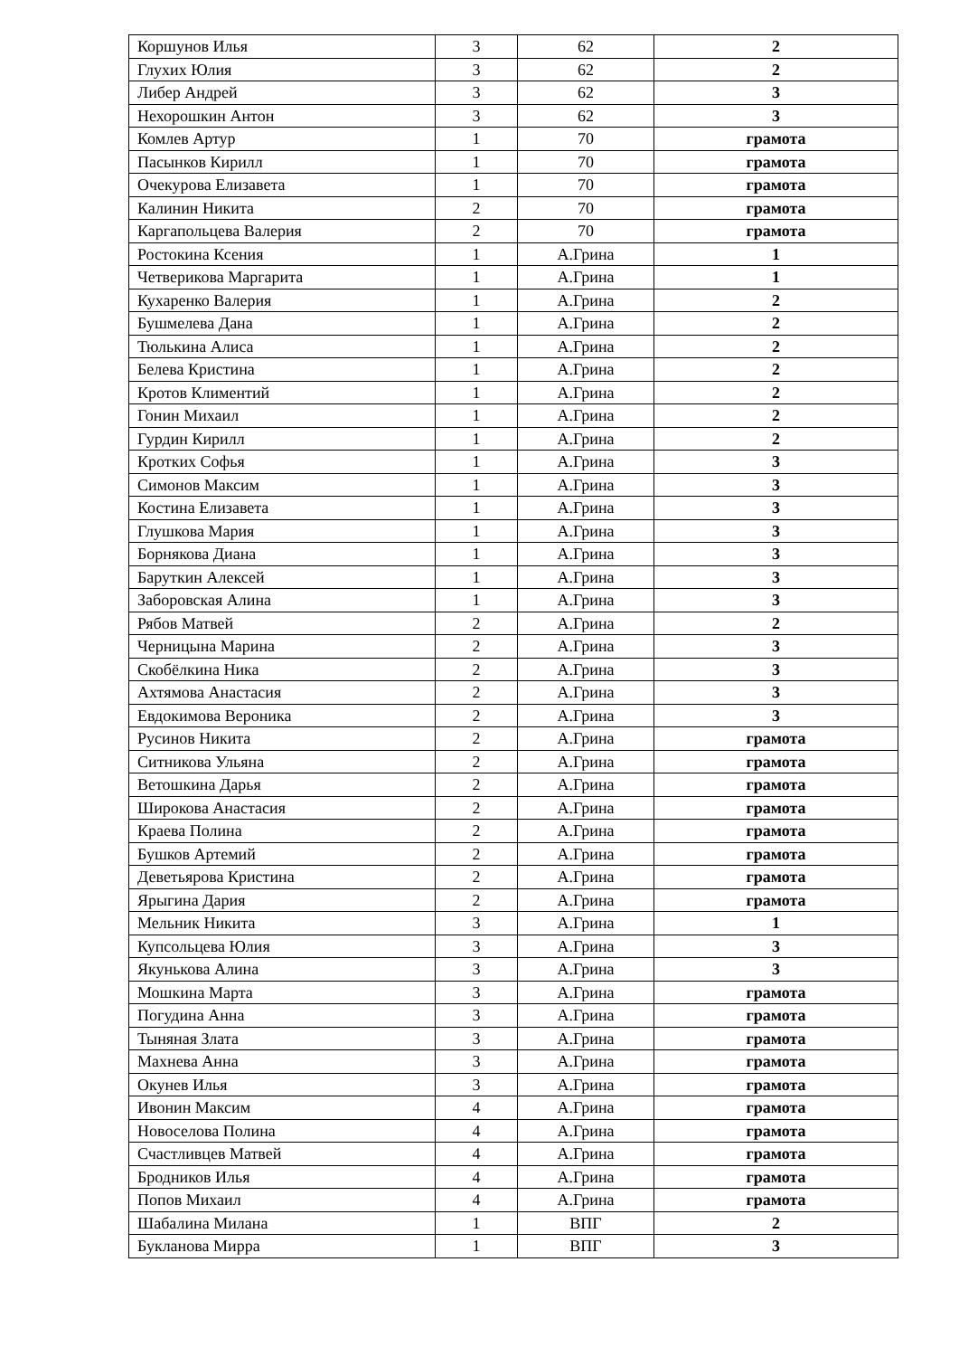| Коршунов Илья | 3 | 62 | 2 |
| Глухих Юлия | 3 | 62 | 2 |
| Либер Андрей | 3 | 62 | 3 |
| Нехорошкин Антон | 3 | 62 | 3 |
| Комлев Артур | 1 | 70 | грамота |
| Пасынков Кирилл | 1 | 70 | грамота |
| Очекурова Елизавета | 1 | 70 | грамота |
| Калинин Никита | 2 | 70 | грамота |
| Каргапольцева Валерия | 2 | 70 | грамота |
| Ростокина Ксения | 1 | А.Грина | 1 |
| Четверикова Маргарита | 1 | А.Грина | 1 |
| Кухаренко Валерия | 1 | А.Грина | 2 |
| Бушмелева Дана | 1 | А.Грина | 2 |
| Тюлькина Алиса | 1 | А.Грина | 2 |
| Белева Кристина | 1 | А.Грина | 2 |
| Кротов Климентий | 1 | А.Грина | 2 |
| Гонин Михаил | 1 | А.Грина | 2 |
| Гурдин Кирилл | 1 | А.Грина | 2 |
| Кротких Софья | 1 | А.Грина | 3 |
| Симонов Максим | 1 | А.Грина | 3 |
| Костина Елизавета | 1 | А.Грина | 3 |
| Глушкова Мария | 1 | А.Грина | 3 |
| Борнякова Диана | 1 | А.Грина | 3 |
| Баруткин Алексей | 1 | А.Грина | 3 |
| Заборовская Алина | 1 | А.Грина | 3 |
| Рябов Матвей | 2 | А.Грина | 2 |
| Черницына Марина | 2 | А.Грина | 3 |
| Скобёлкина Ника | 2 | А.Грина | 3 |
| Ахтямова Анастасия | 2 | А.Грина | 3 |
| Евдокимова Вероника | 2 | А.Грина | 3 |
| Русинов Никита | 2 | А.Грина | грамота |
| Ситникова Ульяна | 2 | А.Грина | грамота |
| Ветошкина Дарья | 2 | А.Грина | грамота |
| Широкова Анастасия | 2 | А.Грина | грамота |
| Краева Полина | 2 | А.Грина | грамота |
| Бушков Артемий | 2 | А.Грина | грамота |
| Деветьярова Кристина | 2 | А.Грина | грамота |
| Ярыгина Дария | 2 | А.Грина | грамота |
| Мельник Никита | 3 | А.Грина | 1 |
| Купсольцева Юлия | 3 | А.Грина | 3 |
| Якунькова Алина | 3 | А.Грина | 3 |
| Мошкина Марта | 3 | А.Грина | грамота |
| Погудина Анна | 3 | А.Грина | грамота |
| Тыняная Злата | 3 | А.Грина | грамота |
| Махнева Анна | 3 | А.Грина | грамота |
| Окунев Илья | 3 | А.Грина | грамота |
| Ивонин Максим | 4 | А.Грина | грамота |
| Новоселова Полина | 4 | А.Грина | грамота |
| Счастливцев Матвей | 4 | А.Грина | грамота |
| Бродников Илья | 4 | А.Грина | грамота |
| Попов Михаил | 4 | А.Грина | грамота |
| Шабалина Милана | 1 | ВПГ | 2 |
| Букланова Мирра | 1 | ВПГ | 3 |